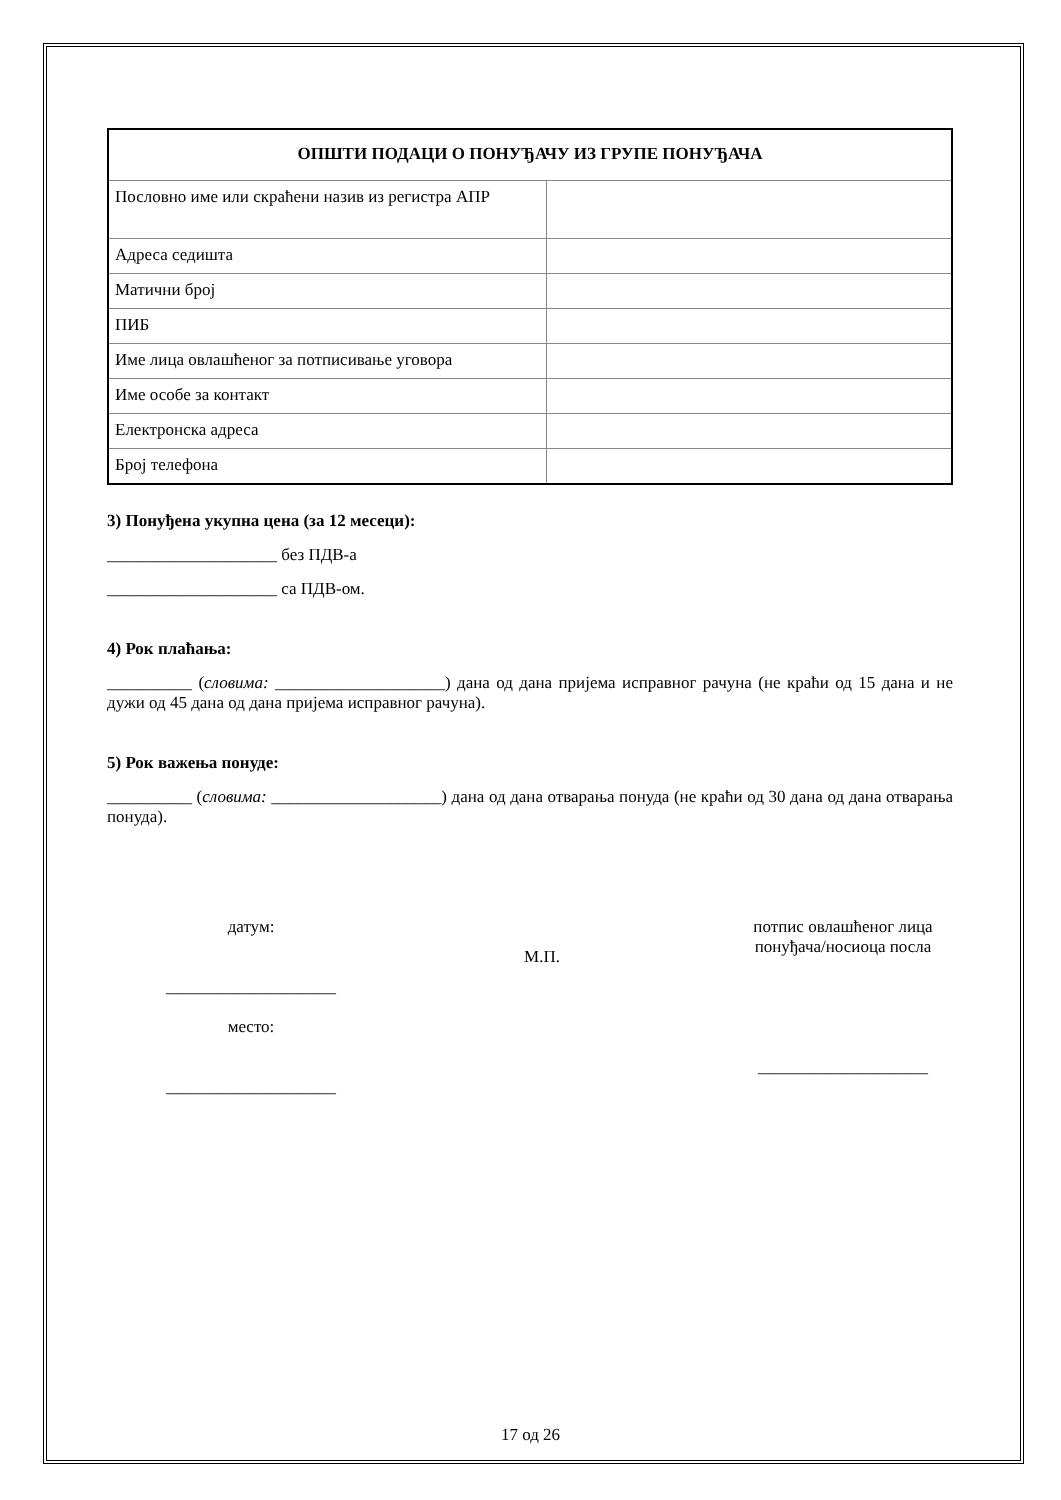| ОПШТИ ПОДАЦИ О ПОНУЂАЧУ ИЗ ГРУПЕ ПОНУЂАЧА | |
| --- | --- |
| Пословно име или скраћени назив из регистра АПР | |
| Адреса седишта | |
| Матични број | |
| ПИБ | |
| Име лица овлашћеног за потписивање уговора | |
| Име особе за контакт | |
| Електронска адреса | |
| Број телефона | |
3) Понуђена укупна цена (за 12 месеци):
____________________ без ПДВ-а
____________________ са ПДВ-ом.
4) Рок плаћања:
__________ (словима: ____________________) дана од дана пријема исправног рачуна (не краћи од 15 дана и не дужи од 45 дана од дана пријема исправног рачуна).
5) Рок важења понуде:
__________ (словима: ____________________) дана од дана отварања понуда (не краћи од 30 дана од дана отварања понуда).
датум:
____________________
место:
____________________
М.П.
потпис овлашћеног лица понуђача/носиоца посла
____________________
17 од 26